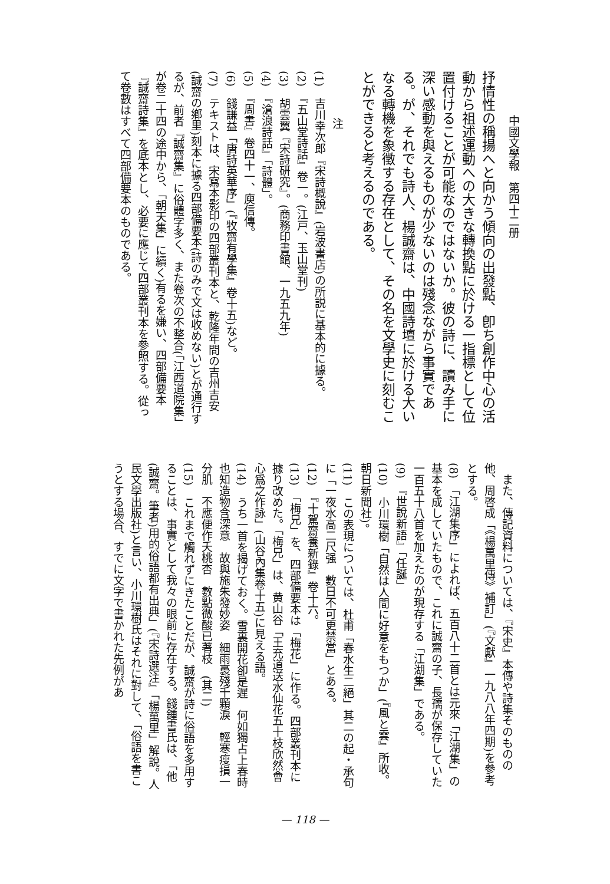中國文學報　第四十二册
抒情性の稱揚へと向かう傾向の出發點、卽ち創作中心の活動から祖述運動への大きな轉換點に於ける一指標として位置付けることが可能なのではないか。彼の詩に、讀み手に深い感動を與えるものが少ないのは殘念ながら事實である。が、それでも詩人、楊誠齋は、中國詩壇に於ける大いなる轉機を象徵する存在として、その名を文學史に刻むことができると考えるのである。
注
(1)　吉川幸次郎『宋詩概說』(岩波書店)の所説に基本的に據る。
(2)　『五山堂詩話』卷一。(江戸、玉山堂刊)
(3)　胡雲翼『宋詩硏究』。(商務印書館、一九五九年)
(4)　『滄浪詩話』「詩體」。
(5)　『周書』卷四十一、庾信傳。
(6)　錢謙益「唐詩英華序」(『牧齋有學集』卷十五)など。
(7)　テキストは、宋寫本影印の四部叢刊本と、乾隆年間の吉州吉安(誠齋の鄕里)刻本に據る四部備要本(詩のみで文は收めない)とが通行するが、前者『誠齋集』に俗體字多く、また卷次の不整合(「江西道院集」が卷二十四の途中から、「朝天集」に續く)有るを嫌い、四部備要本『誠齋詩集』を底本とし、必要に應じて四部叢刊本を參照する。從って卷數はすべて四部備要本のものである。
　また、傳記資料については、『宋史』本傳や詩集そのものの他、周啓成「《楊萬里傳》補訂」(『文獻』一九八八年四期)を參考とする。
(8)　「江湖集序」によれば、五百八十二首とは元來「江湖集」の基本を成していたもので、これに誠齋の子、長孺が保存していた一百五十八首を加えたのが現存する「江湖集」である。
(9)　『世說新語』「任誕」
(10)　小川環樹「自然は人間に好意をもつか」(『風と雲』所收。朝日新聞社)。
(11)　この表現については、杜甫「春水生二絕」其二の起・承句に「一夜水高二尺强　數日不可更禁當」とある。
(12)　『十駕齋養新錄』卷十六。
(13)　「梅兄」を、四部備要本は「梅花」に作る。四部叢刊本に據り改めた。「梅兄」は、黄山谷「王充道送水仙花五十枝欣然會心爲之作詠」(山谷內集卷十五)に見える語。
(14)　うち一首を揭げておく。雪裏開花卻是遲　何如獨占上春時也知造物含深意　故與施朱發妙姿　細雨裛殘千顆淚　輕寒瘦損一分肌　不應便作夭桃杏　數點微酸已著枝　(其二)
(15)　これまで觸れずにきたことだが、誠齋が詩に俗語を多用することは、事實として我々の眼前に存在する。錢鍾書氏は、「他(誠齋。筆者)用的俗語都有出典」(『宋詩選注』「楊萬里」解說。人民文學出版社)と言い、小川環樹氏はそれに對して、「俗語を書こうとする場合、すでに文字で書かれた先例があ
— 118 —